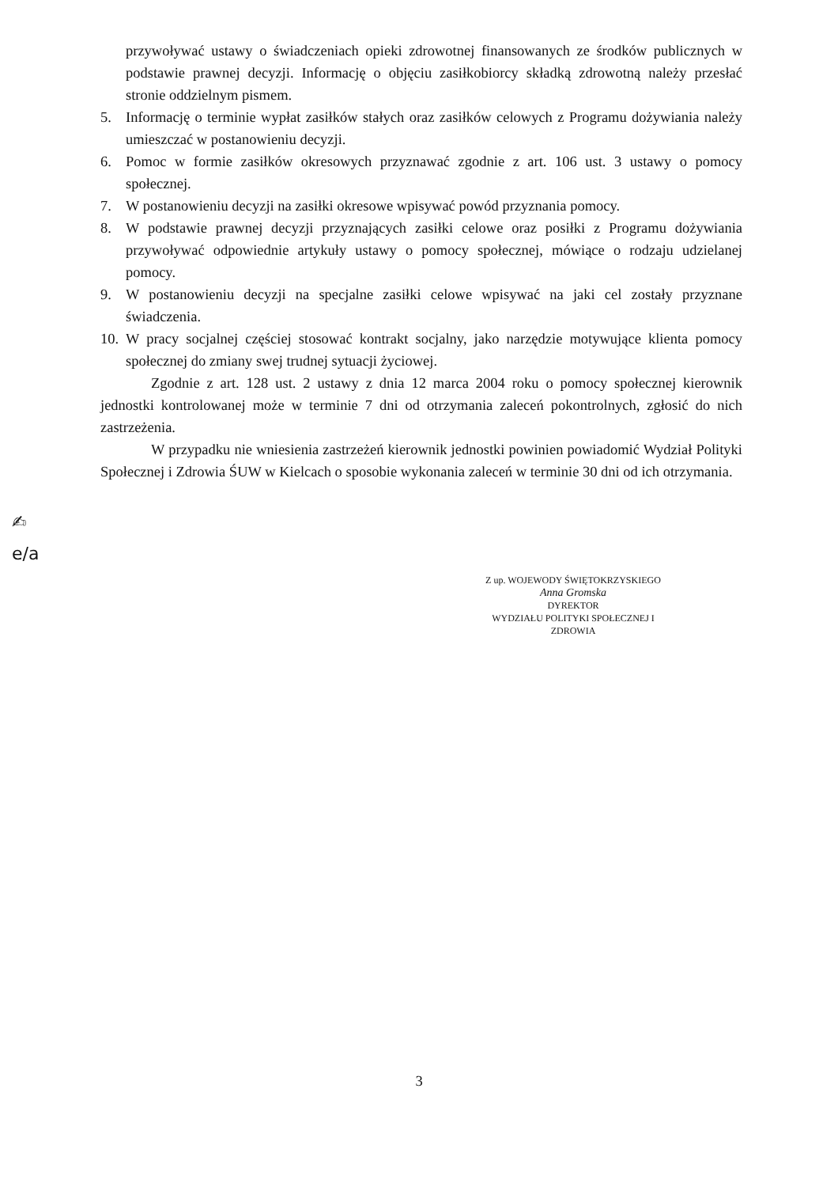przywoływać ustawy o świadczeniach opieki zdrowotnej finansowanych ze środków publicznych w podstawie prawnej decyzji. Informację o objęciu zasiłkobiorcy składką zdrowotną należy przesłać stronie oddzielnym pismem.
5. Informację o terminie wypłat zasiłków stałych oraz zasiłków celowych z Programu dożywiania należy umieszczać w postanowieniu decyzji.
6. Pomoc w formie zasiłków okresowych przyznawać zgodnie z art. 106 ust. 3 ustawy o pomocy społecznej.
7. W postanowieniu decyzji na zasiłki okresowe wpisywać powód przyznania pomocy.
8. W podstawie prawnej decyzji przyznających zasiłki celowe oraz posiłki z Programu dożywiania przywoływać odpowiednie artykuły ustawy o pomocy społecznej, mówiące o rodzaju udzielanej pomocy.
9. W postanowieniu decyzji na specjalne zasiłki celowe wpisywać na jaki cel zostały przyznane świadczenia.
10. W pracy socjalnej częściej stosować kontrakt socjalny, jako narzędzie motywujące klienta pomocy społecznej do zmiany swej trudnej sytuacji życiowej.
Zgodnie z art. 128 ust. 2 ustawy z dnia 12 marca 2004 roku o pomocy społecznej kierownik jednostki kontrolowanej może w terminie 7 dni od otrzymania zaleceń pokontrolnych, zgłosić do nich zastrzeżenia.
W przypadku nie wniesienia zastrzeżeń kierownik jednostki powinien powiadomić Wydział Polityki Społecznej i Zdrowia ŚUW w Kielcach o sposobie wykonania zaleceń w terminie 30 dni od ich otrzymania.
✍
e/a
Z up. WOJEWODY ŚWIĘTOKRZYSKIEGO
Anna Gromska
DYREKTOR
WYDZIAŁU POLITYKI SPOŁECZNEJ I ZDROWIA
3